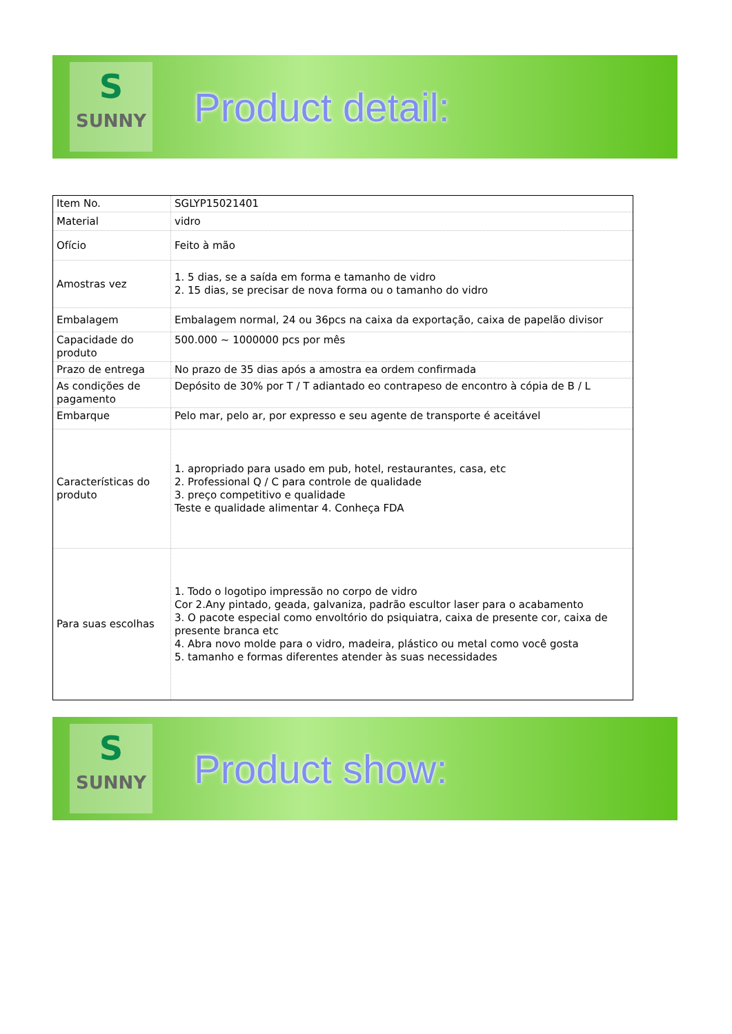S
SUNNY
Product detail:
| Item No. | SGLYP15021401 |
| Material | vidro |
| Ofício | Feito à mão |
| Amostras vez | 1. 5 dias, se a saída em forma e tamanho de vidro 2. 15 dias, se precisar de nova forma ou o tamanho do vidro |
| Embalagem | Embalagem normal, 24 ou 36pcs na caixa da exportação, caixa de papelão divisor |
| Capacidade do produto | 500.000 ~ 1000000 pcs por mês |
| Prazo de entrega | No prazo de 35 dias após a amostra ea ordem confirmada |
| As condições de pagamento | Depósito de 30% por T / T adiantado eo contrapeso de encontro à cópia de B / L |
| Embarque | Pelo mar, pelo ar, por expresso e seu agente de transporte é aceitável |
| Características do produto | 1. apropriado para usado em pub, hotel, restaurantes, casa, etc 2. Professional Q / C para controle de qualidade 3. preço competitivo e qualidade Teste e qualidade alimentar 4. Conheça FDA |
| Para suas escolhas | 1. Todo o logotipo impressão no corpo de vidro Cor 2.Any pintado, geada, galvaniza, padrão escultor laser para o acabamento 3. O pacote especial como envoltório do psiquiatra, caixa de presente cor, caixa de presente branca etc 4. Abra novo molde para o vidro, madeira, plástico ou metal como você gosta 5. tamanho e formas diferentes atender às suas necessidades |
S
SUNNY
Product show: